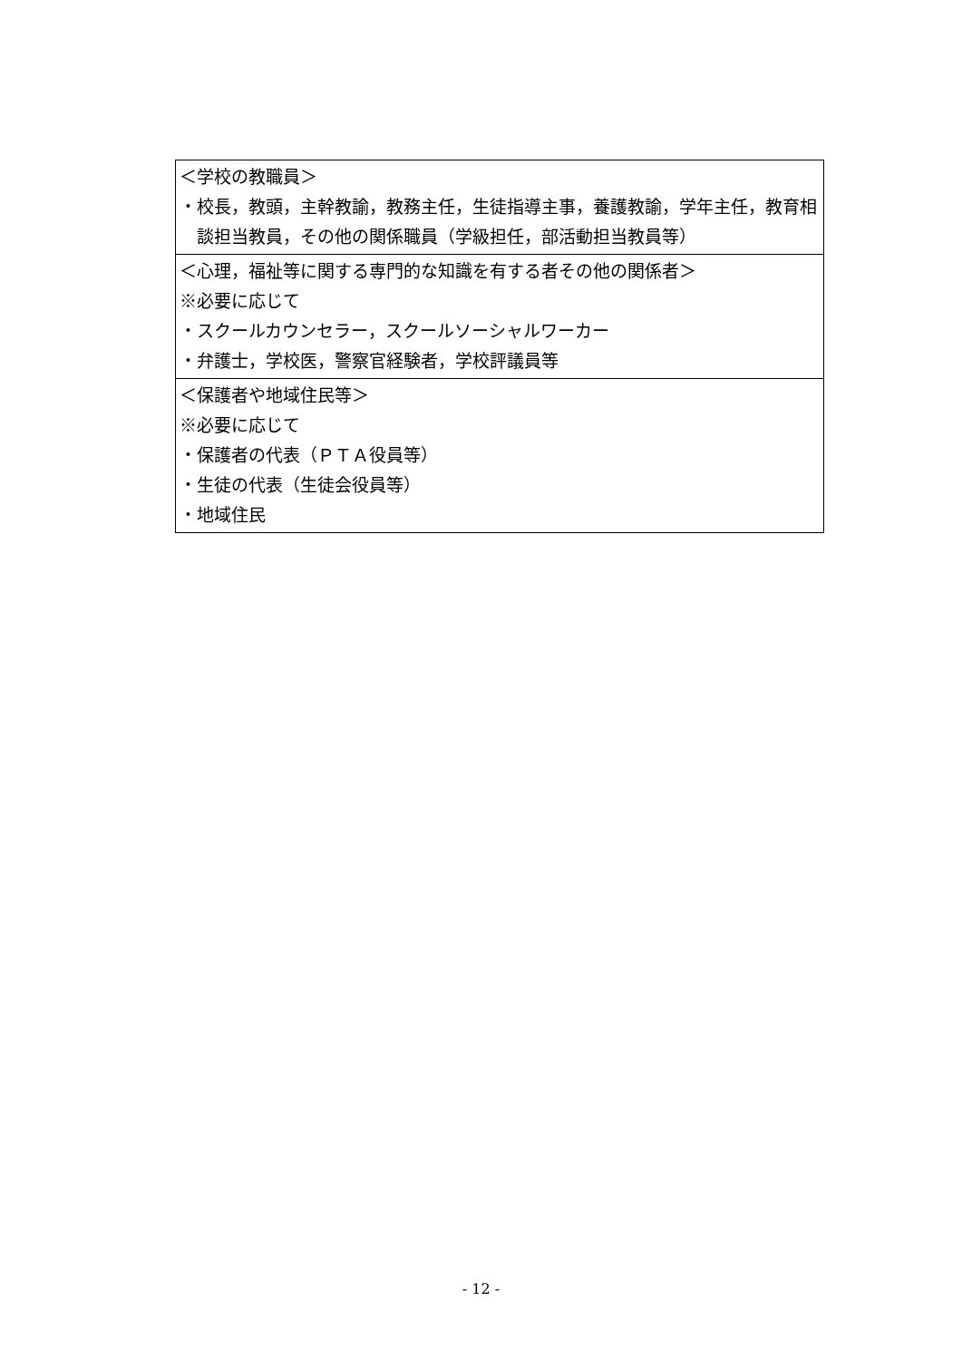| ＜学校の教職員＞ ・校長，教頭，主幹教諭，教務主任，生徒指導主事，養護教諭，学年主任，教育相談担当教員，その他の関係職員（学級担任，部活動担当教員等） |
| ＜心理，福祉等に関する専門的な知識を有する者その他の関係者＞ ※必要に応じて ・スクールカウンセラー，スクールソーシャルワーカー ・弁護士，学校医，警察官経験者，学校評議員等 |
| ＜保護者や地域住民等＞ ※必要に応じて ・保護者の代表（ＰＴＡ役員等） ・生徒の代表（生徒会役員等） ・地域住民 |
- 12 -